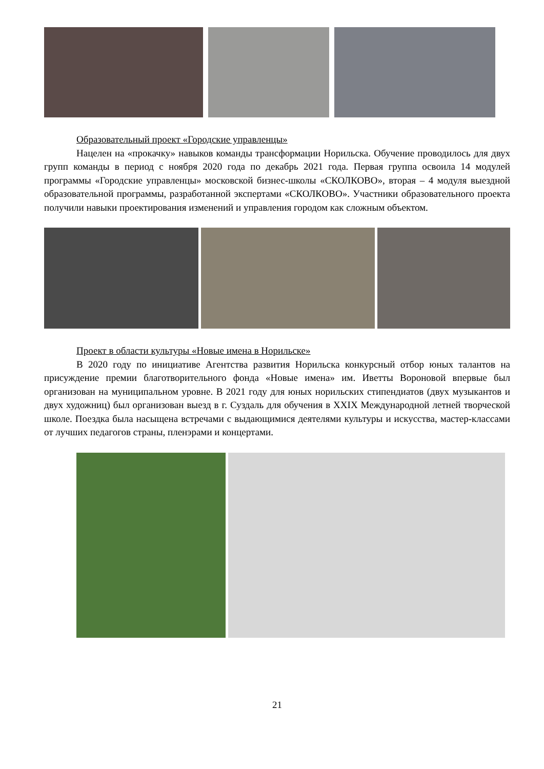Образовательный проект «Городские управленцы»
Нацелен на «прокачку» навыков команды трансформации Норильска. Обучение проводилось для двух групп команды в период с ноября 2020 года по декабрь 2021 года. Первая группа освоила 14 модулей программы «Городские управленцы» московской бизнес-школы «СКОЛКОВО», вторая – 4 модуля выездной образовательной программы, разработанной экспертами «СКОЛКОВО». Участники образовательного проекта получили навыки проектирования изменений и управления городом как сложным объектом.
Проект в области культуры «Новые имена в Норильске»
В 2020 году по инициативе Агентства развития Норильска конкурсный отбор юных талантов на присуждение премии благотворительного фонда «Новые имена» им. Иветты Вороновой впервые был организован на муниципальном уровне. В 2021 году для юных норильских стипендиатов (двух музыкантов и двух художниц) был организован выезд в г. Суздаль для обучения в XXIX Международной летней творческой школе. Поездка была насыщена встречами с выдающимися деятелями культуры и искусства, мастер-классами от лучших педагогов страны, пленэрами и концертами.
21